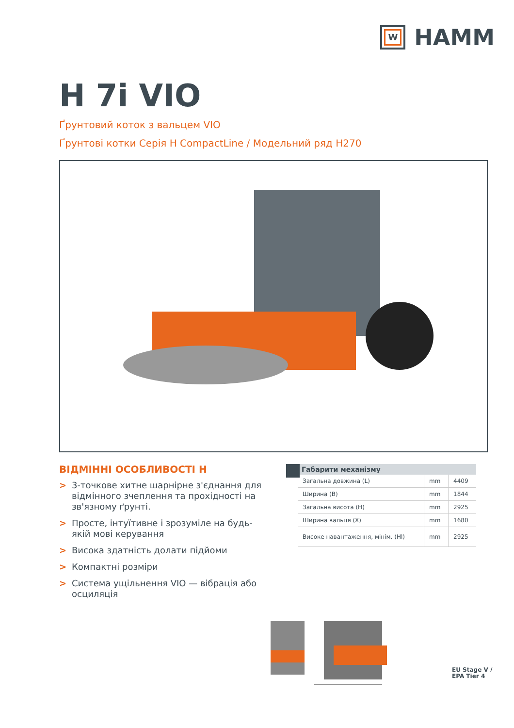W
HAMM
H 7i VIO
Ґрунтовий коток з вальцем VIO
Ґрунтові котки Серія H CompactLine / Модельний ряд H270
ВІДМІННІ ОСОБЛИВОСТІ H
> 3-точкове хитне шарнірне з'єднання для відмінного зчеплення та прохідності на зв'язному ґрунті.
> Просте, інтуїтивне і зрозуміле на будь-якій мові керування
> Висока здатність долати підйоми
> Компактні розміри
> Система ущільнення VIO — вібрація або осциляція
Габарити механізму
| Загальна довжина (L) | mm | 4409 |
| Ширина (B) | mm | 1844 |
| Загальна висота (H) | mm | 2925 |
| Ширина вальця (X) | mm | 1680 |
| Високе навантаження, мінім. (Hl) | mm | 2925 |
EU Stage V /
EPA Tier 4